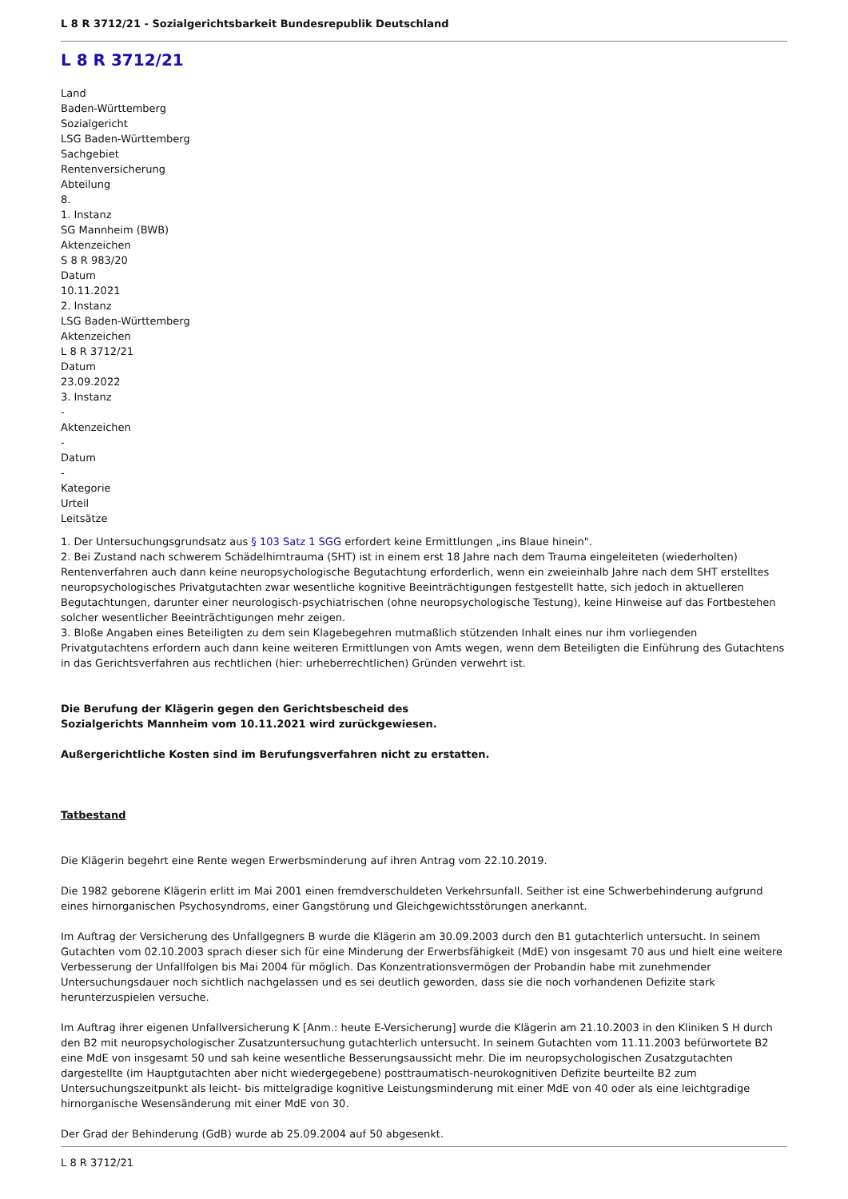L 8 R 3712/21 - Sozialgerichtsbarkeit Bundesrepublik Deutschland
L 8 R 3712/21
Land
Baden-Württemberg
Sozialgericht
LSG Baden-Württemberg
Sachgebiet
Rentenversicherung
Abteilung
8.
1. Instanz
SG Mannheim (BWB)
Aktenzeichen
S 8 R 983/20
Datum
10.11.2021
2. Instanz
LSG Baden-Württemberg
Aktenzeichen
L 8 R 3712/21
Datum
23.09.2022
3. Instanz
-
Aktenzeichen
-
Datum
-
Kategorie
Urteil
Leitsätze
1. Der Untersuchungsgrundsatz aus § 103 Satz 1 SGG erfordert keine Ermittlungen „ins Blaue hinein".
2. Bei Zustand nach schwerem Schädelhirntrauma (SHT) ist in einem erst 18 Jahre nach dem Trauma eingeleiteten (wiederholten) Rentenverfahren auch dann keine neuropsychologische Begutachtung erforderlich, wenn ein zweieinhalb Jahre nach dem SHT erstelltes neuropsychologisches Privatgutachten zwar wesentliche kognitive Beeinträchtigungen festgestellt hatte, sich jedoch in aktuelleren Begutachtungen, darunter einer neurologisch-psychiatrischen (ohne neuropsychologische Testung), keine Hinweise auf das Fortbestehen solcher wesentlicher Beeinträchtigungen mehr zeigen.
3. Bloße Angaben eines Beteiligten zu dem sein Klagebegehren mutmaßlich stützenden Inhalt eines nur ihm vorliegenden Privatgutachtens erfordern auch dann keine weiteren Ermittlungen von Amts wegen, wenn dem Beteiligten die Einführung des Gutachtens in das Gerichtsverfahren aus rechtlichen (hier: urheberrechtlichen) Gründen verwehrt ist.
Die Berufung der Klägerin gegen den Gerichtsbescheid des
Sozialgerichts Mannheim vom 10.11.2021 wird zurückgewiesen.
Außergerichtliche Kosten sind im Berufungsverfahren nicht zu erstatten.
Tatbestand
Die Klägerin begehrt eine Rente wegen Erwerbsminderung auf ihren Antrag vom 22.10.2019.
Die 1982 geborene Klägerin erlitt im Mai 2001 einen fremdverschuldeten Verkehrsunfall. Seither ist eine Schwerbehinderung aufgrund eines hirnorganischen Psychosyndroms, einer Gangstörung und Gleichgewichtsstörungen anerkannt.
Im Auftrag der Versicherung des Unfallgegners B wurde die Klägerin am 30.09.2003 durch den B1 gutachterlich untersucht. In seinem Gutachten vom 02.10.2003 sprach dieser sich für eine Minderung der Erwerbsfähigkeit (MdE) von insgesamt 70 aus und hielt eine weitere Verbesserung der Unfallfolgen bis Mai 2004 für möglich. Das Konzentrationsvermögen der Probandin habe mit zunehmender Untersuchungsdauer noch sichtlich nachgelassen und es sei deutlich geworden, dass sie die noch vorhandenen Defizite stark herunterzuspielen versuche.
Im Auftrag ihrer eigenen Unfallversicherung K [Anm.: heute E-Versicherung] wurde die Klägerin am 21.10.2003 in den Kliniken S H durch den B2 mit neuropsychologischer Zusatzuntersuchung gutachterlich untersucht. In seinem Gutachten vom 11.11.2003 befürwortete B2 eine MdE von insgesamt 50 und sah keine wesentliche Besserungsaussicht mehr. Die im neuropsychologischen Zusatzgutachten dargestellte (im Hauptgutachten aber nicht wiedergegebene) posttraumatisch-neurokognitiven Defizite beurteilte B2 zum Untersuchungszeitpunkt als leicht- bis mittelgradige kognitive Leistungsminderung mit einer MdE von 40 oder als eine leichtgradige hirnorganische Wesensänderung mit einer MdE von 30.
Der Grad der Behinderung (GdB) wurde ab 25.09.2004 auf 50 abgesenkt.
L 8 R 3712/21